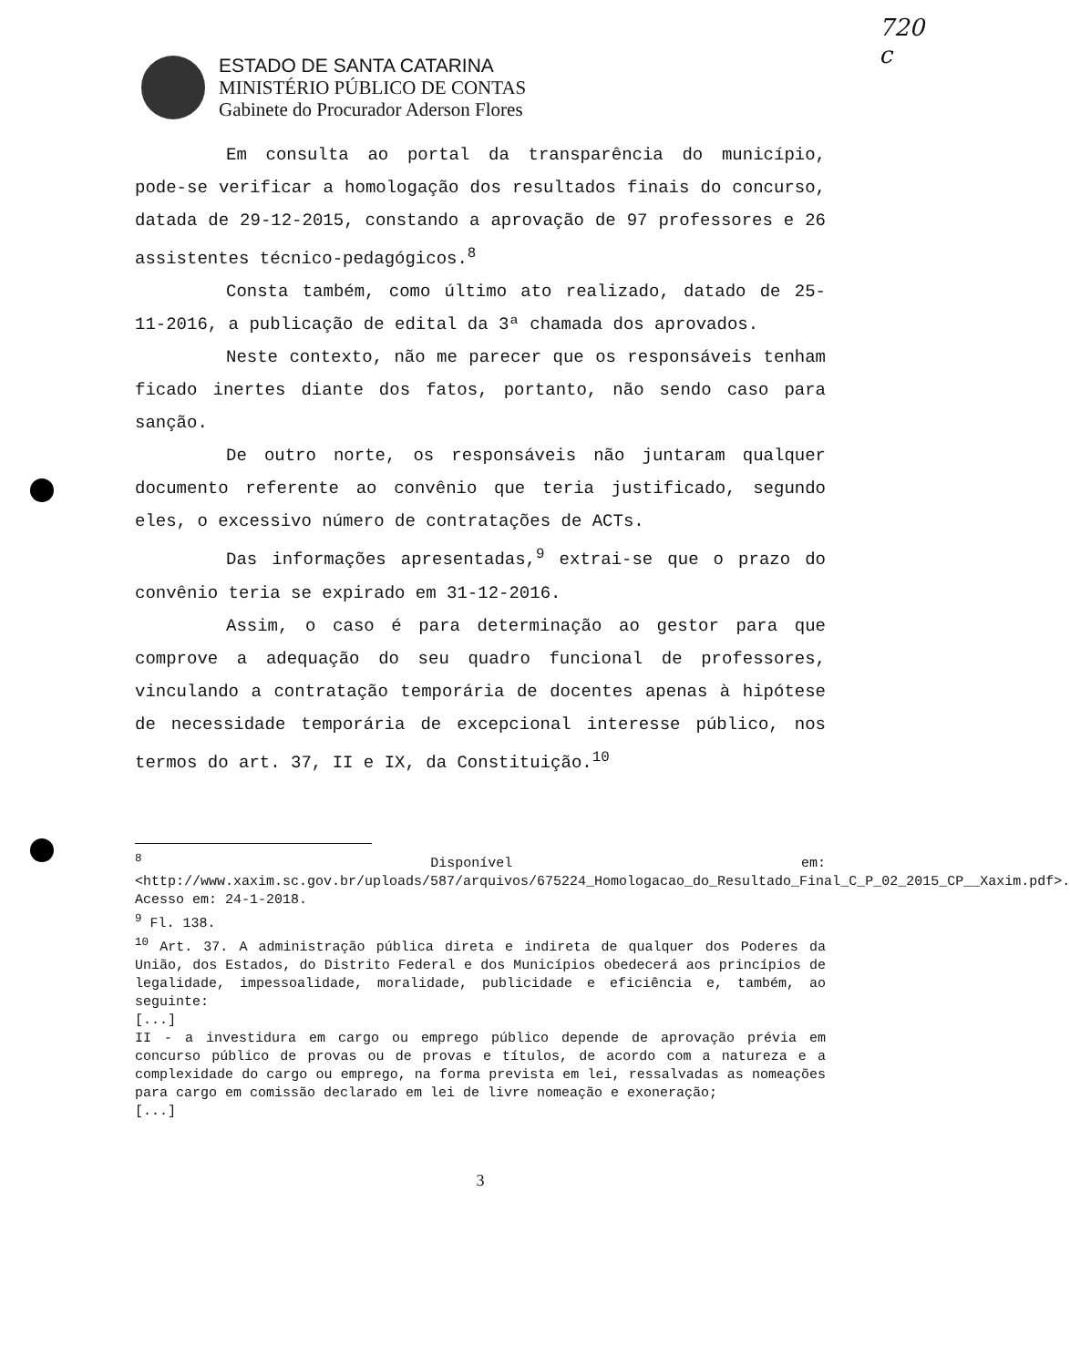720
c
ESTADO DE SANTA CATARINA
MINISTÉRIO PÚBLICO DE CONTAS
Gabinete do Procurador Aderson Flores
Em consulta ao portal da transparência do município, pode-se verificar a homologação dos resultados finais do concurso, datada de 29-12-2015, constando a aprovação de 97 professores e 26 assistentes técnico-pedagógicos.<sup>8</sup>
Consta também, como último ato realizado, datado de 25-11-2016, a publicação de edital da 3ª chamada dos aprovados.
Neste contexto, não me parecer que os responsáveis tenham ficado inertes diante dos fatos, portanto, não sendo caso para sanção.
De outro norte, os responsáveis não juntaram qualquer documento referente ao convênio que teria justificado, segundo eles, o excessivo número de contratações de ACTs.
Das informações apresentadas,<sup>9</sup> extrai-se que o prazo do convênio teria se expirado em 31-12-2016.
Assim, o caso é para determinação ao gestor para que comprove a adequação do seu quadro funcional de professores, vinculando a contratação temporária de docentes apenas à hipótese de necessidade temporária de excepcional interesse público, nos termos do art. 37, II e IX, da Constituição.<sup>10</sup>
<sup>8</sup> Disponível em: <http://www.xaxim.sc.gov.br/uploads/587/arquivos/675224_Homologacao_do_Resultado_Final_C_P_02_2015_CP__Xaxim.pdf>. Acesso em: 24-1-2018.
<sup>9</sup> Fl. 138.
<sup>10</sup> Art. 37. A administração pública direta e indireta de qualquer dos Poderes da União, dos Estados, do Distrito Federal e dos Municípios obedecerá aos princípios de legalidade, impessoalidade, moralidade, publicidade e eficiência e, também, ao seguinte:
[...]
II - a investidura em cargo ou emprego público depende de aprovação prévia em concurso público de provas ou de provas e títulos, de acordo com a natureza e a complexidade do cargo ou emprego, na forma prevista em lei, ressalvadas as nomeações para cargo em comissão declarado em lei de livre nomeação e exoneração;
[...]
3